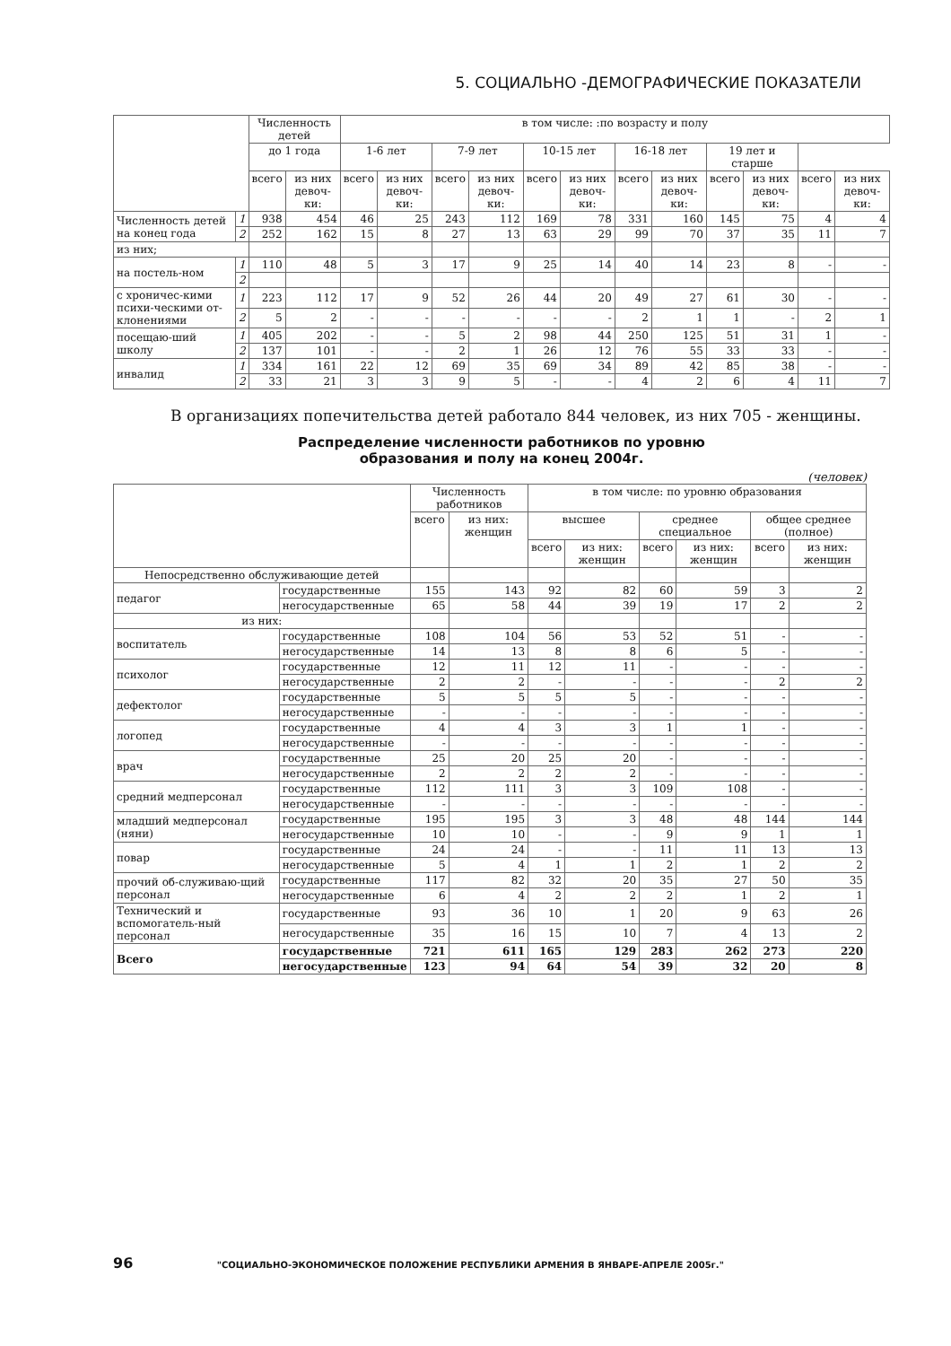5. СОЦИАЛЬНО -ДЕМОГРАФИЧЕСКИЕ ПОКАЗАТЕЛИ
| | | Численность детей | | в том числе: :по возрасту и полу | | | | | | | | | | | |
| --- | --- | --- | --- | --- | --- | --- | --- | --- | --- | --- | --- | --- | --- | --- | --- |
| | | до 1 года | | 1-6 лет | | 7-9 лет | | 10-15 лет | | 16-18 лет | | 19 лет и старше | | | |
| | | всего | из них девоч-ки: | всего | из них девоч-ки: | всего | из них девоч-ки: | всего | из них девоч-ки: | всего | из них девоч-ки: | всего | из них девоч-ки: | всего | из них девоч-ки: |
| Численность детей на конец года | 1 | 938 | 454 | 46 | 25 | 243 | 112 | 169 | 78 | 331 | 160 | 145 | 75 | 4 | 4 |
| | 2 | 252 | 162 | 15 | 8 | 27 | 13 | 63 | 29 | 99 | 70 | 37 | 35 | 11 | 7 |
| из них; | | | | | | | | | | | | | | | |
| на постель-ном | 1 | 110 | 48 | 5 | 3 | 17 | 9 | 25 | 14 | 40 | 14 | 23 | 8 | - | - |
| | 2 | | | | | | | | | | | | | | |
| с хроничес-кими психи-ческими от-клонениями | 1 | 223 | 112 | 17 | 9 | 52 | 26 | 44 | 20 | 49 | 27 | 61 | 30 | - | - |
| | 2 | 5 | 2 | - | - | - | - | - | - | 2 | 1 | 1 | - | 2 | 1 |
| посещаю-ший школу | 1 | 405 | 202 | - | - | 5 | 2 | 98 | 44 | 250 | 125 | 51 | 31 | 1 | - |
| | 2 | 137 | 101 | - | - | 2 | 1 | 26 | 12 | 76 | 55 | 33 | 33 | - | - |
| инвалид | 1 | 334 | 161 | 22 | 12 | 69 | 35 | 69 | 34 | 89 | 42 | 85 | 38 | - | - |
| | 2 | 33 | 21 | 3 | 3 | 9 | 5 | - | - | 4 | 2 | 6 | 4 | 11 | 7 |
В организациях попечительства детей работало 844 человек, из них 705 - женщины.
Распределение численности работников по уровню
образования и полу на конец 2004г.
(человек)
| | | Численность работников | | в том числе: по уровню образования | | | | | |
| --- | --- | --- | --- | --- | --- | --- | --- | --- | --- |
| | | всего | из них: женщин | высшее | | среднее специальное | | общее среднее (полное) | |
| | | | | всего | из них: женщин | всего | из них: женщин | всего | из них: женщин |
| Непосредственно обслуживающие детей | | | | | | | | | |
| педагог | государственные | 155 | 143 | 92 | 82 | 60 | 59 | 3 | 2 |
| | негосударственные | 65 | 58 | 44 | 39 | 19 | 17 | 2 | 2 |
| из них: | | | | | | | | | |
| воспитатель | государственные | 108 | 104 | 56 | 53 | 52 | 51 | - | - |
| | негосударственные | 14 | 13 | 8 | 8 | 6 | 5 | - | - |
| психолог | государственные | 12 | 11 | 12 | 11 | - | - | - | - |
| | негосударственные | 2 | 2 | - | - | - | - | 2 | 2 |
| дефектолог | государственные | 5 | 5 | 5 | 5 | - | - | - | - |
| | негосударственные | - | - | - | - | - | - | - | - |
| логопед | государственные | 4 | 4 | 3 | 3 | 1 | 1 | - | - |
| | негосударственные | - | - | - | - | - | - | - | - |
| врач | государственные | 25 | 20 | 25 | 20 | - | - | - | - |
| | негосударственные | 2 | 2 | 2 | 2 | - | - | - | - |
| средний медперсонал | государственные | 112 | 111 | 3 | 3 | 109 | 108 | - | - |
| | негосударственные | - | - | - | - | - | - | - | - |
| младший медперсонал (няни) | государственные | 195 | 195 | 3 | 3 | 48 | 48 | 144 | 144 |
| | негосударственные | 10 | 10 | - | - | 9 | 9 | 1 | 1 |
| повар | государственные | 24 | 24 | - | - | 11 | 11 | 13 | 13 |
| | негосударственные | 5 | 4 | 1 | 1 | 2 | 1 | 2 | 2 |
| прочий об-служиваю-щий персонал | государственные | 117 | 82 | 32 | 20 | 35 | 27 | 50 | 35 |
| | негосударственные | 6 | 4 | 2 | 2 | 2 | 1 | 2 | 1 |
| Технический и вспомогатель-ный персонал | государственные | 93 | 36 | 10 | 1 | 20 | 9 | 63 | 26 |
| | негосударственные | 35 | 16 | 15 | 10 | 7 | 4 | 13 | 2 |
| Всего | государственные | 721 | 611 | 165 | 129 | 283 | 262 | 273 | 220 |
| | негосударственные | 123 | 94 | 64 | 54 | 39 | 32 | 20 | 8 |
96 "СОЦИАЛЬНО-ЭКОНОМИЧЕСКОЕ ПОЛОЖЕНИЕ РЕСПУБЛИКИ АРМЕНИЯ В ЯНВАРЕ-АПРЕЛЕ 2005г."